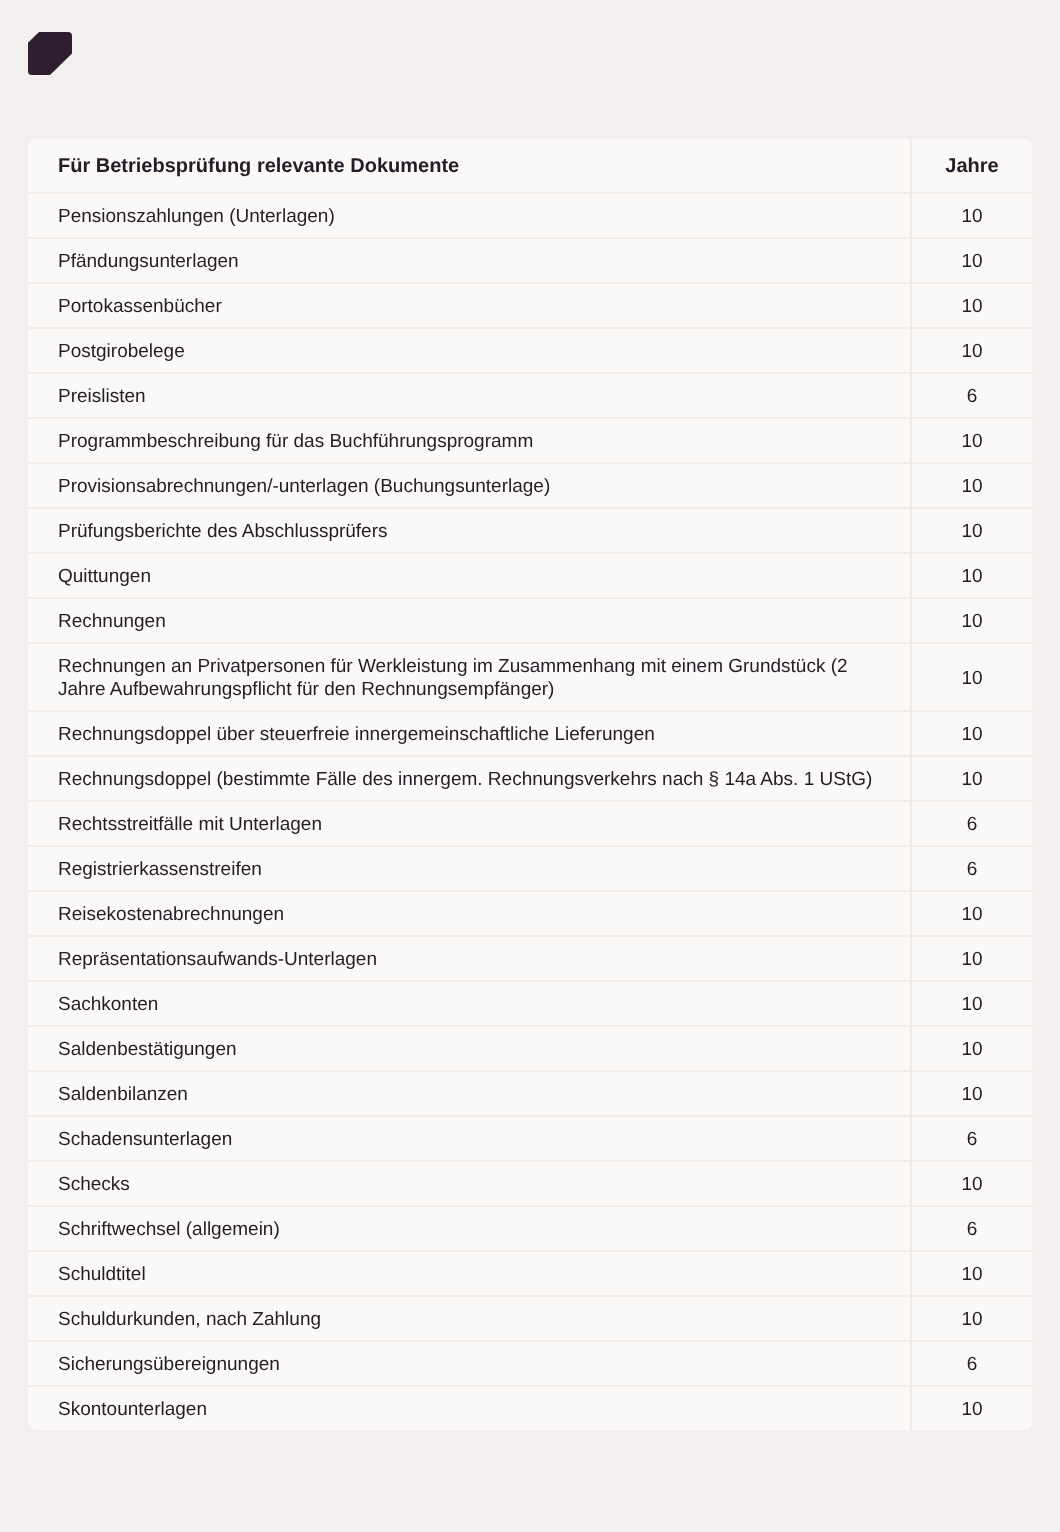| Für Betriebsprüfung relevante Dokumente | Jahre |
| --- | --- |
| Pensionszahlungen (Unterlagen) | 10 |
| Pfändungsunterlagen | 10 |
| Portokassenbücher | 10 |
| Postgirobelege | 10 |
| Preislisten | 6 |
| Programmbeschreibung für das Buchführungsprogramm | 10 |
| Provisionsabrechnungen/-unterlagen (Buchungsunterlage) | 10 |
| Prüfungsberichte des Abschlussprüfers | 10 |
| Quittungen | 10 |
| Rechnungen | 10 |
| Rechnungen an Privatpersonen für Werkleistung im Zusammenhang mit einem Grundstück (2 Jahre Aufbewahrungspflicht für den Rechnungsempfänger) | 10 |
| Rechnungsdoppel über steuerfreie innergemeinschaftliche Lieferungen | 10 |
| Rechnungsdoppel (bestimmte Fälle des innergem. Rechnungsverkehrs nach § 14a Abs. 1 UStG) | 10 |
| Rechtsstreitfälle mit Unterlagen | 6 |
| Registrierkassenstreifen | 6 |
| Reisekostenabrechnungen | 10 |
| Repräsentationsaufwands-Unterlagen | 10 |
| Sachkonten | 10 |
| Saldenbestätigungen | 10 |
| Saldenbilanzen | 10 |
| Schadensunterlagen | 6 |
| Schecks | 10 |
| Schriftwechsel (allgemein) | 6 |
| Schuldtitel | 10 |
| Schuldurkunden, nach Zahlung | 10 |
| Sicherungsübereignungen | 6 |
| Skontounterlagen | 10 |